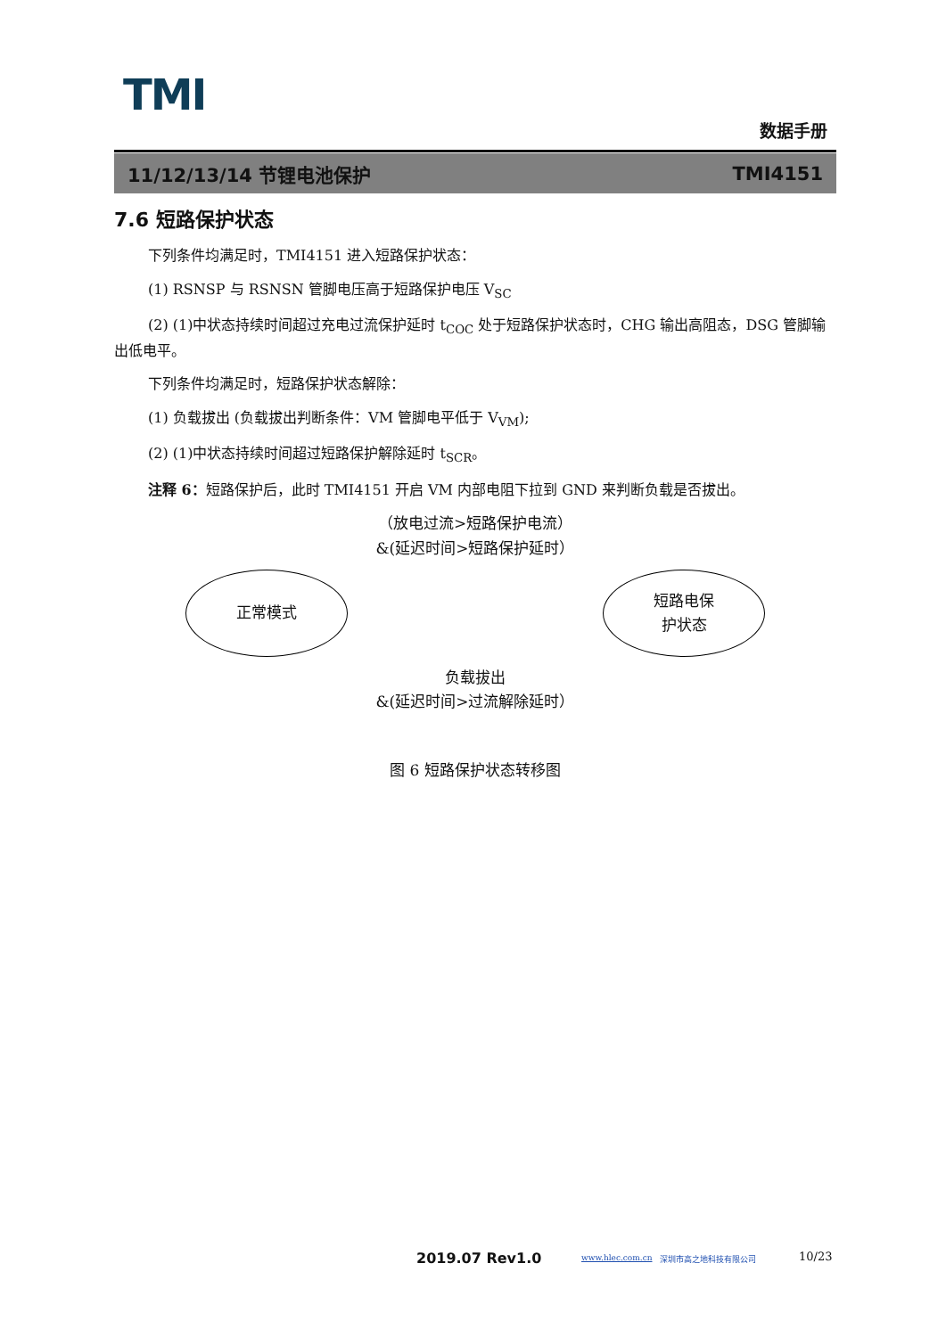TMI
数据手册
11/12/13/14 节锂电池保护 TMI4151
7.6 短路保护状态
下列条件均满足时，TMI4151 进入短路保护状态：
(1) RSNSP 与 RSNSN 管脚电压高于短路保护电压 V<sub>SC</sub>
(2) (1)中状态持续时间超过充电过流保护延时 t<sub>COC</sub> 处于短路保护状态时，CHG 输出高阻态，DSG 管脚输出低电平。
下列条件均满足时，短路保护状态解除：
(1) 负载拔出 (负载拔出判断条件：VM 管脚电平低于 V<sub>VM</sub>);
(2) (1)中状态持续时间超过短路保护解除延时 t<sub>SCR</sub>。
注释 6：短路保护后，此时 TMI4151 开启 VM 内部电阻下拉到 GND 来判断负载是否拔出。
（放电过流>短路保护电流）
&(延迟时间>短路保护延时）
正常模式 短路电保
护状态
负载拔出
&(延迟时间>过流解除延时）
图 6 短路保护状态转移图
2019.07 Rev1.0 www.hlec.com.cn 深圳市高之地科技有限公司 10/23